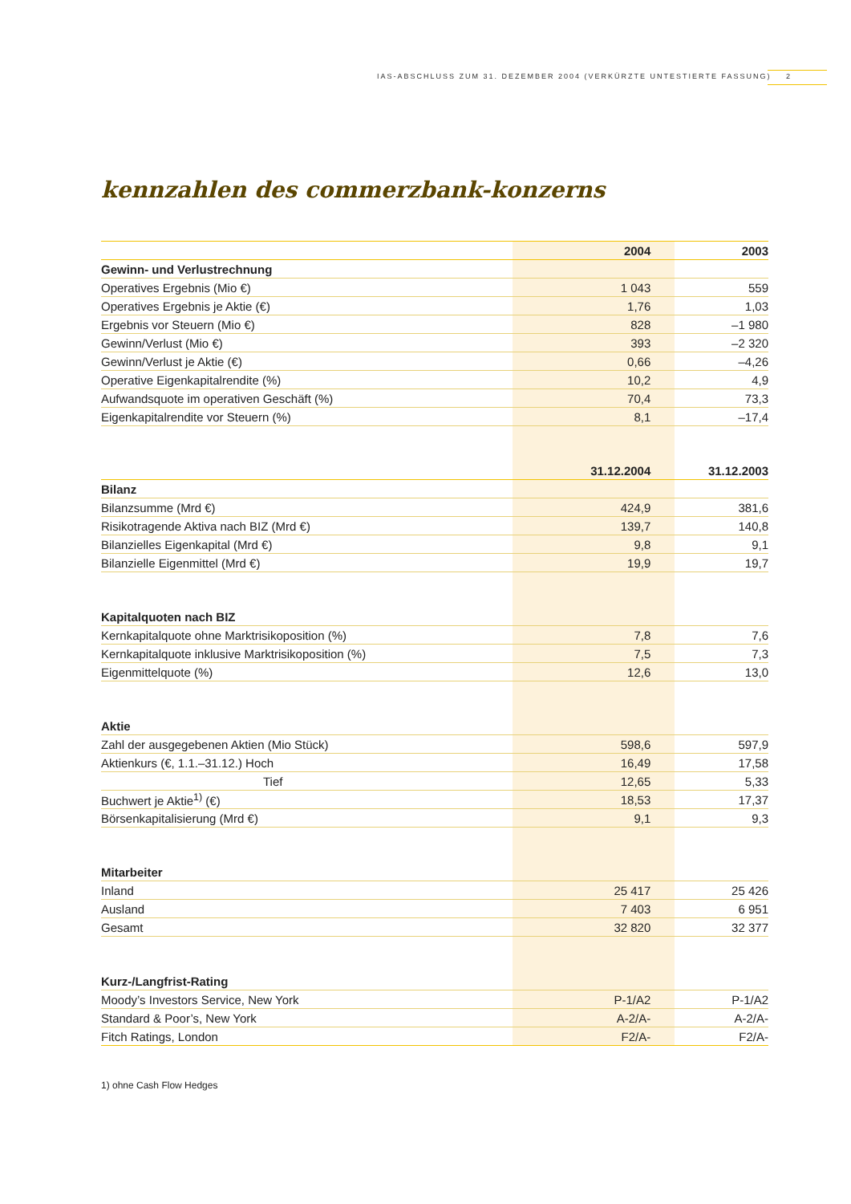IAS-ABSCHLUSS ZUM 31. DEZEMBER 2004 (VERKÜRZTE UNTESTIERTE FASSUNG) 2
kennzahlen des commerzbank-konzerns
| | 2004 | 2003 |
| --- | --- | --- |
| Gewinn- und Verlustrechnung | | |
| Operatives Ergebnis (Mio €) | 1 043 | 559 |
| Operatives Ergebnis je Aktie (€) | 1,76 | 1,03 |
| Ergebnis vor Steuern (Mio €) | 828 | –1 980 |
| Gewinn/Verlust (Mio €) | 393 | –2 320 |
| Gewinn/Verlust je Aktie (€) | 0,66 | –4,26 |
| Operative Eigenkapitalrendite (%) | 10,2 | 4,9 |
| Aufwandsquote im operativen Geschäft (%) | 70,4 | 73,3 |
| Eigenkapitalrendite vor Steuern (%) | 8,1 | –17,4 |
| | 31.12.2004 | 31.12.2003 |
| Bilanz | | |
| Bilanzsumme (Mrd €) | 424,9 | 381,6 |
| Risikotragende Aktiva nach BIZ (Mrd €) | 139,7 | 140,8 |
| Bilanzielles Eigenkapital (Mrd €) | 9,8 | 9,1 |
| Bilanzielle Eigenmittel (Mrd €) | 19,9 | 19,7 |
| Kapitalquoten nach BIZ | | |
| Kernkapitalquote ohne Marktrisikoposition (%) | 7,8 | 7,6 |
| Kernkapitalquote inklusive Marktrisikoposition (%) | 7,5 | 7,3 |
| Eigenmittelquote (%) | 12,6 | 13,0 |
| Aktie | | |
| Zahl der ausgegebenen Aktien (Mio Stück) | 598,6 | 597,9 |
| Aktienkurs (€, 1.1.–31.12.) Hoch | 16,49 | 17,58 |
| Tief | 12,65 | 5,33 |
| Buchwert je Aktie<sup>1)</sup> (€) | 18,53 | 17,37 |
| Börsenkapitalisierung (Mrd €) | 9,1 | 9,3 |
| Mitarbeiter | | |
| Inland | 25 417 | 25 426 |
| Ausland | 7 403 | 6 951 |
| Gesamt | 32 820 | 32 377 |
| Kurz-/Langfrist-Rating | | |
| Moody’s Investors Service, New York | P-1/A2 | P-1/A2 |
| Standard & Poor’s, New York | A-2/A- | A-2/A- |
| Fitch Ratings, London | F2/A- | F2/A- |
1) ohne Cash Flow Hedges